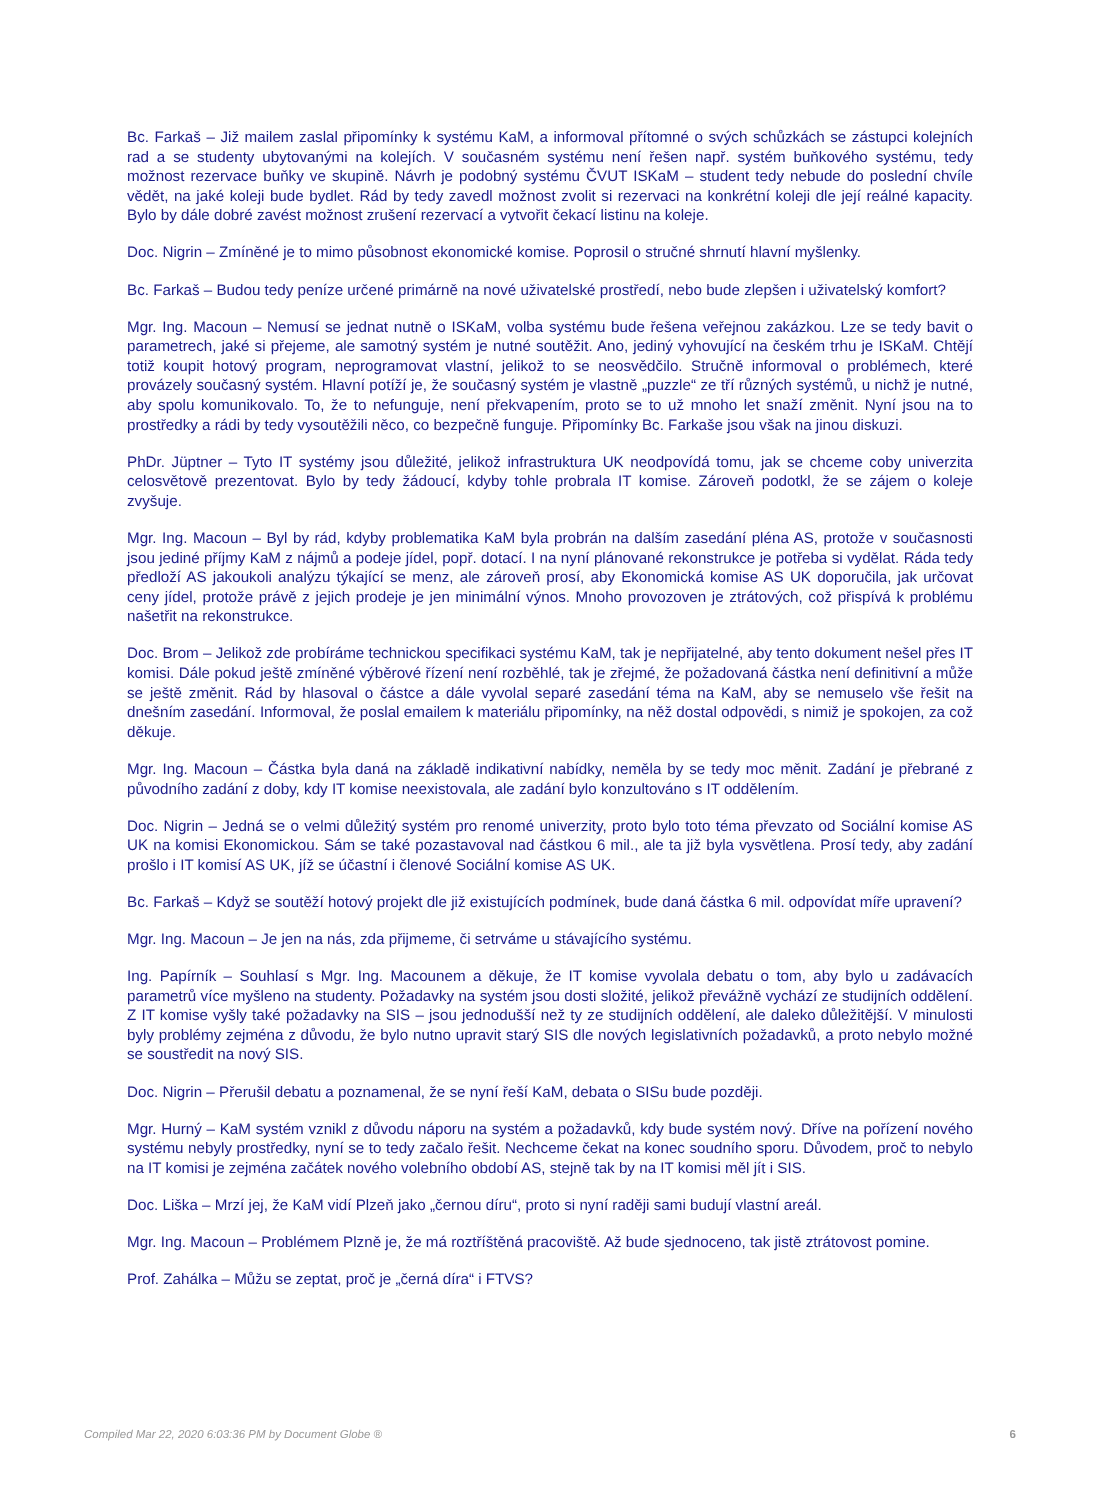Bc. Farkaš – Již mailem zaslal připomínky k systému KaM, a informoval přítomné o svých schůzkách se zástupci kolejních rad a se studenty ubytovanými na kolejích. V současném systému není řešen např. systém buňkového systému, tedy možnost rezervace buňky ve skupině. Návrh je podobný systému ČVUT ISKaM – student tedy nebude do poslední chvíle vědět, na jaké koleji bude bydlet. Rád by tedy zavedl možnost zvolit si rezervaci na konkrétní koleji dle její reálné kapacity. Bylo by dále dobré zavést možnost zrušení rezervací a vytvořit čekací listinu na koleje.
Doc. Nigrin – Zmíněné je to mimo působnost ekonomické komise. Poprosil o stručné shrnutí hlavní myšlenky.
Bc. Farkaš – Budou tedy peníze určené primárně na nové uživatelské prostředí, nebo bude zlepšen i uživatelský komfort?
Mgr. Ing. Macoun – Nemusí se jednat nutně o ISKaM, volba systému bude řešena veřejnou zakázkou. Lze se tedy bavit o parametrech, jaké si přejeme, ale samotný systém je nutné soutěžit. Ano, jediný vyhovující na českém trhu je ISKaM. Chtějí totiž koupit hotový program, neprogramovat vlastní, jelikož to se neosvědčilo. Stručně informoval o problémech, které provázely současný systém. Hlavní potíží je, že současný systém je vlastně „puzzle“ ze tří různých systémů, u nichž je nutné, aby spolu komunikovalo. To, že to nefunguje, není překvapením, proto se to už mnoho let snaží změnit. Nyní jsou na to prostředky a rádi by tedy vysoutěžili něco, co bezpečně funguje. Připomínky Bc. Farkaše jsou však na jinou diskuzi.
PhDr. Jüptner – Tyto IT systémy jsou důležité, jelikož infrastruktura UK neodpovídá tomu, jak se chceme coby univerzita celosvětově prezentovat. Bylo by tedy žádoucí, kdyby tohle probrala IT komise. Zároveň podotkl, že se zájem o koleje zvyšuje.
Mgr. Ing. Macoun – Byl by rád, kdyby problematika KaM byla probrán na dalším zasedání pléna AS, protože v současnosti jsou jediné příjmy KaM z nájmů a podeje jídel, popř. dotací. I na nyní plánované rekonstrukce je potřeba si vydělat. Ráda tedy předloží AS jakoukoli analýzu týkající se menz, ale zároveň prosí, aby Ekonomická komise AS UK doporučila, jak určovat ceny jídel, protože právě z jejich prodeje je jen minimální výnos. Mnoho provozoven je ztrátových, což přispívá k problému našetřit na rekonstrukce.
Doc. Brom – Jelikož zde probíráme technickou specifikaci systému KaM, tak je nepřijatelné, aby tento dokument nešel přes IT komisi. Dále pokud ještě zmíněné výběrové řízení není rozběhlé, tak je zřejmé, že požadovaná částka není definitivní a může se ještě změnit. Rád by hlasoval o částce a dále vyvolal separé zasedání téma na KaM, aby se nemuselo vše řešit na dnešním zasedání. Informoval, že poslal emailem k materiálu připomínky, na něž dostal odpovědi, s nimiž je spokojen, za což děkuje.
Mgr. Ing. Macoun – Částka byla daná na základě indikativní nabídky, neměla by se tedy moc měnit. Zadání je přebrané z původního zadání z doby, kdy IT komise neexistovala, ale zadání bylo konzultováno s IT oddělením.
Doc. Nigrin – Jedná se o velmi důležitý systém pro renomé univerzity, proto bylo toto téma převzato od Sociální komise AS UK na komisi Ekonomickou. Sám se také pozastavoval nad částkou 6 mil., ale ta již byla vysvětlena. Prosí tedy, aby zadání prošlo i IT komisí AS UK, jíž se účastní i členové Sociální komise AS UK.
Bc. Farkaš – Když se soutěží hotový projekt dle již existujících podmínek, bude daná částka 6 mil. odpovídat míře upravení?
Mgr. Ing. Macoun – Je jen na nás, zda přijmeme, či setrváme u stávajícího systému.
Ing. Papírník – Souhlasí s Mgr. Ing. Macounem a děkuje, že IT komise vyvolala debatu o tom, aby bylo u zadávacích parametrů více myšleno na studenty. Požadavky na systém jsou dosti složité, jelikož převážně vychází ze studijních oddělení. Z IT komise vyšly také požadavky na SIS – jsou jednodušší než ty ze studijních oddělení, ale daleko důležitější. V minulosti byly problémy zejména z důvodu, že bylo nutno upravit starý SIS dle nových legislativních požadavků, a proto nebylo možné se soustředit na nový SIS.
Doc. Nigrin – Přerušil debatu a poznamenal, že se nyní řeší KaM, debata o SISu bude později.
Mgr. Hurný – KaM systém vznikl z důvodu náporu na systém a požadavků, kdy bude systém nový. Dříve na pořízení nového systému nebyly prostředky, nyní se to tedy začalo řešit. Nechceme čekat na konec soudního sporu. Důvodem, proč to nebylo na IT komisi je zejména začátek nového volebního období AS, stejně tak by na IT komisi měl jít i SIS.
Doc. Liška – Mrzí jej, že KaM vidí Plzeň jako „černou díru“, proto si nyní raději sami budují vlastní areál.
Mgr. Ing. Macoun – Problémem Plzně je, že má roztříštěná pracoviště. Až bude sjednoceno, tak jistě ztrátovost pomine.
Prof. Zahálka – Můžu se zeptat, proč je „černá díra“ i FTVS?
Compiled Mar 22, 2020 6:03:36 PM by Document Globe ® 6